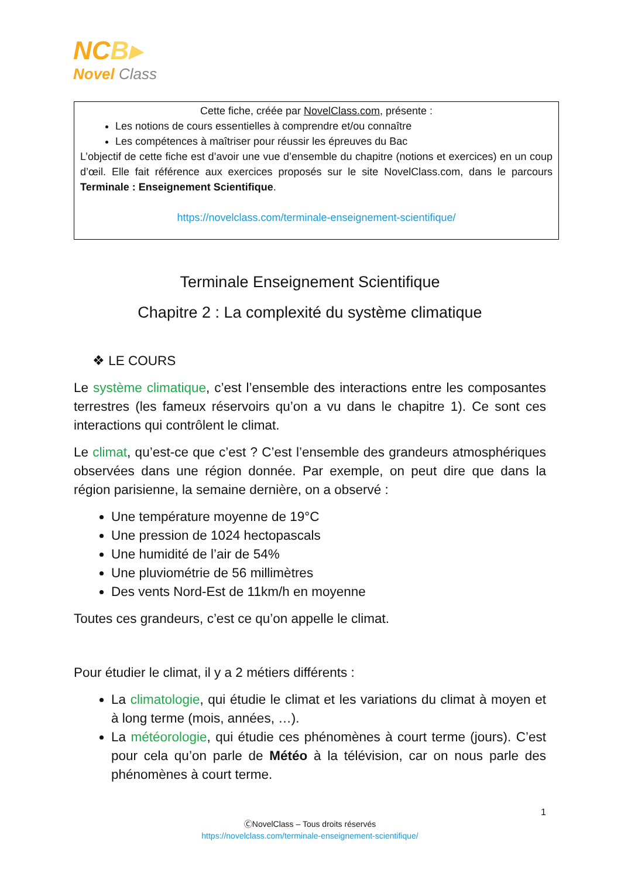NCB▸
Novel Class
Cette fiche, créée par NovelClass.com, présente :
Les notions de cours essentielles à comprendre et/ou connaître
Les compétences à maîtriser pour réussir les épreuves du Bac
L’objectif de cette fiche est d’avoir une vue d’ensemble du chapitre (notions et exercices) en un coup d’œil. Elle fait référence aux exercices proposés sur le site NovelClass.com, dans le parcours Terminale : Enseignement Scientifique.
https://novelclass.com/terminale-enseignement-scientifique/
Terminale Enseignement Scientifique
Chapitre 2 : La complexité du système climatique
❖ LE COURS
Le système climatique, c’est l’ensemble des interactions entre les composantes terrestres (les fameux réservoirs qu’on a vu dans le chapitre 1). Ce sont ces interactions qui contrôlent le climat.
Le climat, qu’est-ce que c’est ? C’est l’ensemble des grandeurs atmosphériques observées dans une région donnée. Par exemple, on peut dire que dans la région parisienne, la semaine dernière, on a observé :
Une température moyenne de 19°C
Une pression de 1024 hectopascals
Une humidité de l’air de 54%
Une pluviométrie de 56 millimètres
Des vents Nord-Est de 11km/h en moyenne
Toutes ces grandeurs, c’est ce qu’on appelle le climat.
Pour étudier le climat, il y a 2 métiers différents :
La climatologie, qui étudie le climat et les variations du climat à moyen et à long terme (mois, années, …).
La météorologie, qui étudie ces phénomènes à court terme (jours). C’est pour cela qu’on parle de Météo à la télévision, car on nous parle des phénomènes à court terme.
1
ⒸNovelClass – Tous droits réservés
https://novelclass.com/terminale-enseignement-scientifique/